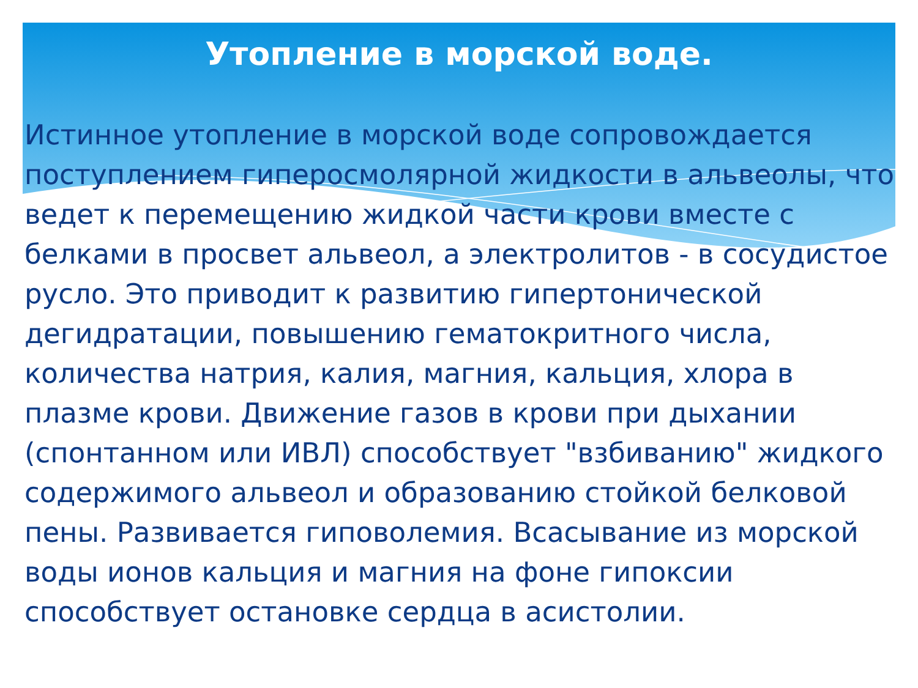Утопление в морской воде.
Истинное утопление в морской воде сопровождается поступлением гиперосмолярной жидкости в альвеолы, что ведет к перемещению жидкой части крови вместе с белками в просвет альвеол, а электролитов - в сосудистое русло. Это приводит к развитию гипертонической дегидратации, повышению гематокритного числа, количества натрия, калия, магния, кальция, хлора в плазме крови. Движение газов в крови при дыхании (спонтанном или ИВЛ) способствует "взбиванию" жидкого содержимого альвеол и образованию стойкой белковой пены. Развивается гиповолемия. Всасывание из морской воды ионов кальция и магния на фоне гипоксии способствует остановке сердца в асистолии.